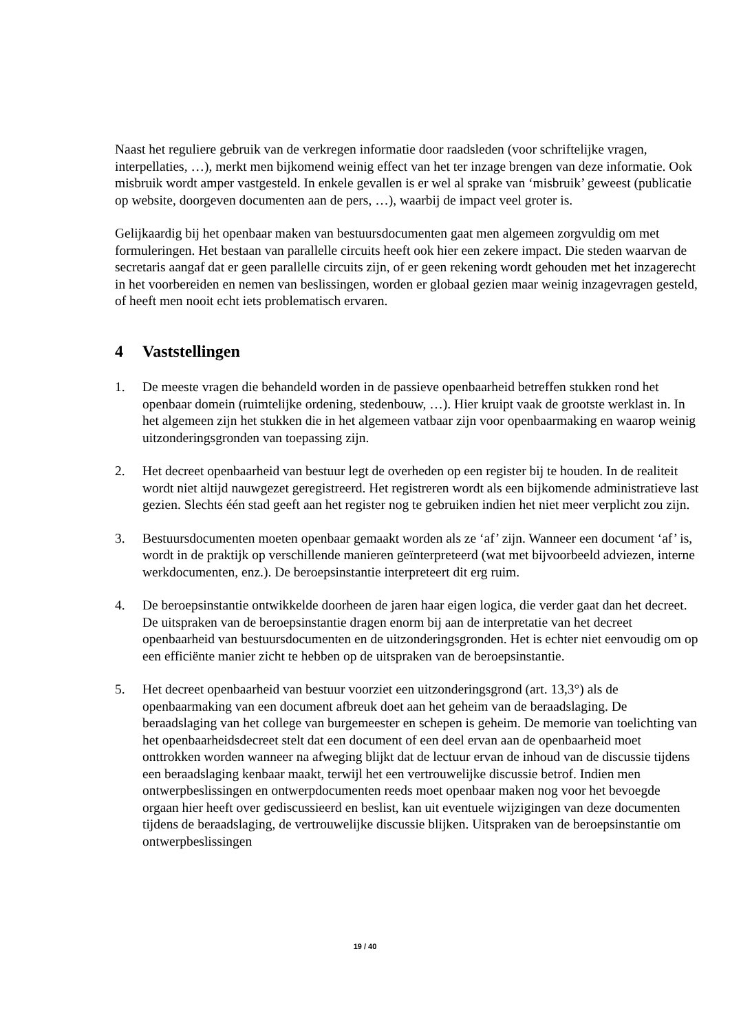Naast het reguliere gebruik van de verkregen informatie door raadsleden (voor schriftelijke vragen, interpellaties, …), merkt men bijkomend weinig effect van het ter inzage brengen van deze informatie. Ook misbruik wordt amper vastgesteld. In enkele gevallen is er wel al sprake van ‘misbruik’ geweest (publicatie op website, doorgeven documenten aan de pers, …), waarbij de impact veel groter is.
Gelijkaardig bij het openbaar maken van bestuursdocumenten gaat men algemeen zorgvuldig om met formuleringen. Het bestaan van parallelle circuits heeft ook hier een zekere impact. Die steden waarvan de secretaris aangaf dat er geen parallelle circuits zijn, of er geen rekening wordt gehouden met het inzagerecht in het voorbereiden en nemen van beslissingen, worden er globaal gezien maar weinig inzagevragen gesteld, of heeft men nooit echt iets problematisch ervaren.
4 Vaststellingen
1. De meeste vragen die behandeld worden in de passieve openbaarheid betreffen stukken rond het openbaar domein (ruimtelijke ordening, stedenbouw, …). Hier kruipt vaak de grootste werklast in. In het algemeen zijn het stukken die in het algemeen vatbaar zijn voor openbaarmaking en waarop weinig uitzonderingsgronden van toepassing zijn.
2. Het decreet openbaarheid van bestuur legt de overheden op een register bij te houden. In de realiteit wordt niet altijd nauwgezet geregistreerd. Het registreren wordt als een bijkomende administratieve last gezien. Slechts één stad geeft aan het register nog te gebruiken indien het niet meer verplicht zou zijn.
3. Bestuursdocumenten moeten openbaar gemaakt worden als ze ‘af’ zijn. Wanneer een document ‘af’ is, wordt in de praktijk op verschillende manieren geïnterpreteerd (wat met bijvoorbeeld adviezen, interne werkdocumenten, enz.). De beroepsinstantie interpreteert dit erg ruim.
4. De beroepsinstantie ontwikkelde doorheen de jaren haar eigen logica, die verder gaat dan het decreet. De uitspraken van de beroepsinstantie dragen enorm bij aan de interpretatie van het decreet openbaarheid van bestuursdocumenten en de uitzonderingsgronden. Het is echter niet eenvoudig om op een efficiënte manier zicht te hebben op de uitspraken van de beroepsinstantie.
5. Het decreet openbaarheid van bestuur voorziet een uitzonderingsgrond (art. 13,3°) als de openbaarmaking van een document afbreuk doet aan het geheim van de beraadslaging. De beraadslaging van het college van burgemeester en schepen is geheim. De memorie van toelichting van het openbaarheidsdecreet stelt dat een document of een deel ervan aan de openbaarheid moet onttrokken worden wanneer na afweging blijkt dat de lectuur ervan de inhoud van de discussie tijdens een beraadslaging kenbaar maakt, terwijl het een vertrouwelijke discussie betrof. Indien men ontwerpbeslissingen en ontwerpdocumenten reeds moet openbaar maken nog voor het bevoegde orgaan hier heeft over gediscussieerd en beslist, kan uit eventuele wijzigingen van deze documenten tijdens de beraadslaging, de vertrouwelijke discussie blijken. Uitspraken van de beroepsinstantie om ontwerpbeslissingen
19 / 40